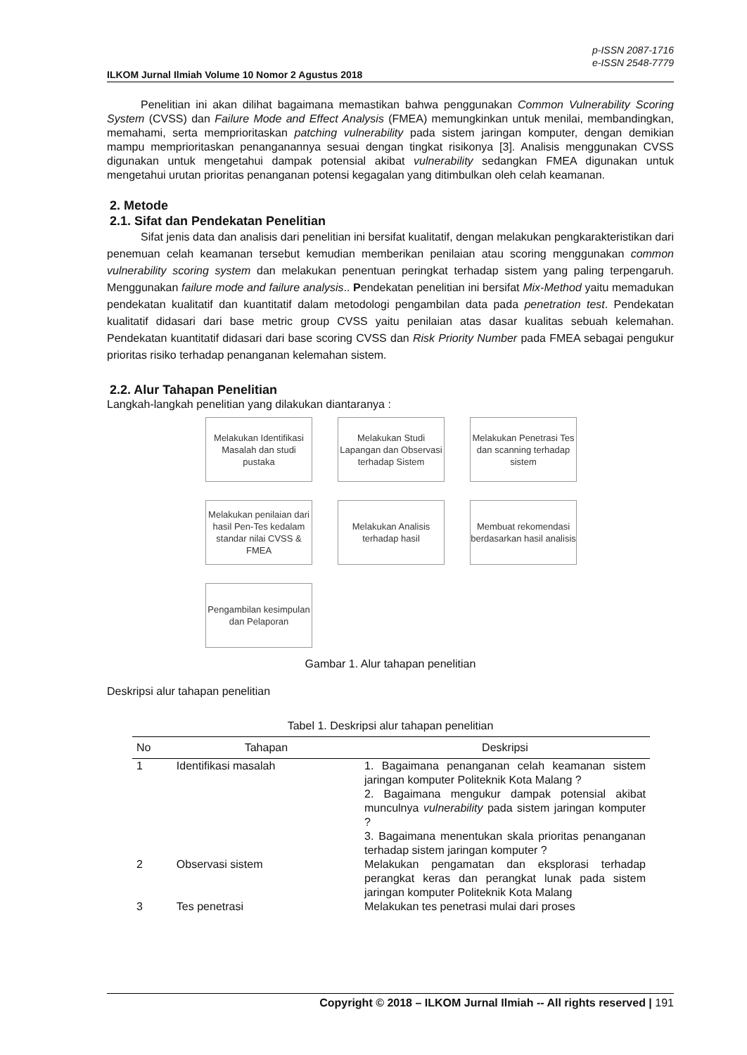p-ISSN 2087-1716
e-ISSN 2548-7779
ILKOM Jurnal Ilmiah Volume 10 Nomor 2 Agustus 2018
Penelitian ini akan dilihat bagaimana memastikan bahwa penggunakan Common Vulnerability Scoring System (CVSS) dan Failure Mode and Effect Analysis (FMEA) memungkinkan untuk menilai, membandingkan, memahami, serta memprioritaskan patching vulnerability pada sistem jaringan komputer, dengan demikian mampu memprioritaskan penanganannya sesuai dengan tingkat risikonya [3]. Analisis menggunakan CVSS digunakan untuk mengetahui dampak potensial akibat vulnerability sedangkan FMEA digunakan untuk mengetahui urutan prioritas penanganan potensi kegagalan yang ditimbulkan oleh celah keamanan.
2. Metode
2.1. Sifat dan Pendekatan Penelitian
Sifat jenis data dan analisis dari penelitian ini bersifat kualitatif, dengan melakukan pengkarakteristikan dari penemuan celah keamanan tersebut kemudian memberikan penilaian atau scoring menggunakan common vulnerability scoring system dan melakukan penentuan peringkat terhadap sistem yang paling terpengaruh. Menggunakan failure mode and failure analysis.. Pendekatan penelitian ini bersifat Mix-Method yaitu memadukan pendekatan kualitatif dan kuantitatif dalam metodologi pengambilan data pada penetration test. Pendekatan kualitatif didasari dari base metric group CVSS yaitu penilaian atas dasar kualitas sebuah kelemahan. Pendekatan kuantitatif didasari dari base scoring CVSS dan Risk Priority Number pada FMEA sebagai pengukur prioritas risiko terhadap penanganan kelemahan sistem.
2.2. Alur Tahapan Penelitian
Langkah-langkah penelitian yang dilakukan diantaranya :
Melakukan Identifikasi Masalah dan studi pustaka
Melakukan Studi Lapangan dan Observasi terhadap Sistem
Melakukan Penetrasi Tes dan scanning terhadap sistem
Melakukan penilaian dari hasil Pen-Tes kedalam standar nilai CVSS & FMEA
Melakukan Analisis terhadap hasil
Membuat rekomendasi berdasarkan hasil analisis
Pengambilan kesimpulan dan Pelaporan
Gambar 1. Alur tahapan penelitian
Deskripsi alur tahapan penelitian
Tabel 1. Deskripsi alur tahapan penelitian
| No | Tahapan | Deskripsi |
| --- | --- | --- |
| 1 | Identifikasi masalah | 1. Bagaimana penanganan celah keamanan sistem jaringan komputer Politeknik Kota Malang ? 2. Bagaimana mengukur dampak potensial akibat munculnya vulnerability pada sistem jaringan komputer ? 3. Bagaimana menentukan skala prioritas penanganan terhadap sistem jaringan komputer ? |
| 2 | Observasi sistem | Melakukan pengamatan dan eksplorasi terhadap perangkat keras dan perangkat lunak pada sistem jaringan komputer Politeknik Kota Malang |
| 3 | Tes penetrasi | Melakukan tes penetrasi mulai dari proses |
Copyright © 2018 – ILKOM Jurnal Ilmiah -- All rights reserved | 191